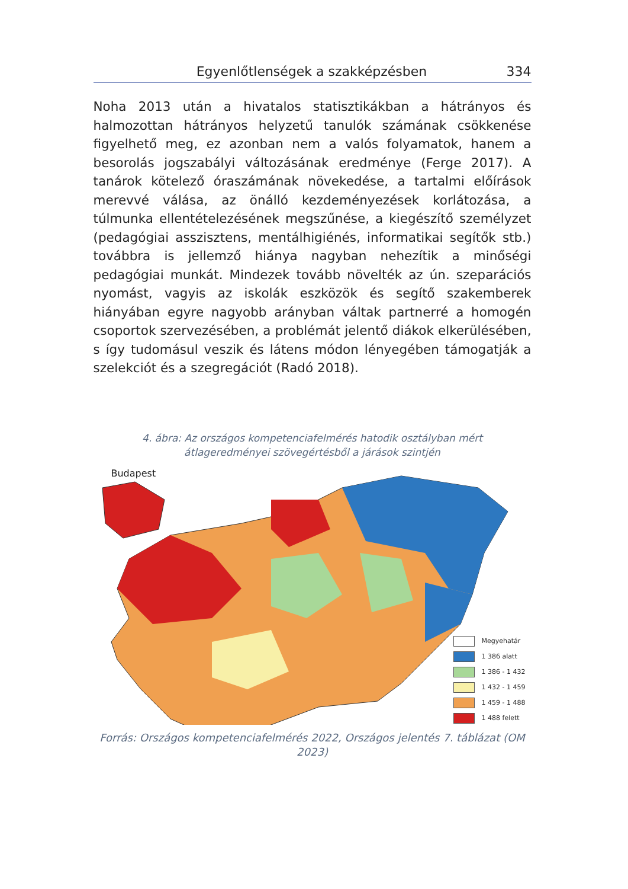Egyenlőtlenségek a szakképzésben 334
Noha 2013 után a hivatalos statisztikákban a hátrányos és halmozottan hátrányos helyzetű tanulók számának csökkenése figyelhető meg, ez azonban nem a valós folyamatok, hanem a besorolás jogszabályi változásának eredménye (Ferge 2017). A tanárok kötelező óraszámának növekedése, a tartalmi előírások merevvé válása, az önálló kezdeményezések korlátozása, a túlmunka ellentételezésének megszűnése, a kiegészítő személyzet (pedagógiai asszisztens, mentálhigiénés, informatikai segítők stb.) továbbra is jellemző hiánya nagyban nehezítik a minőségi pedagógiai munkát. Mindezek tovább növelték az ún. szeparációs nyomást, vagyis az iskolák eszközök és segítő szakemberek hiányában egyre nagyobb arányban váltak partnerré a homogén csoportok szervezésében, a problémát jelentő diákok elkerülésében, s így tudomásul veszik és látens módon lényegében támogatják a szelekciót és a szegregációt (Radó 2018).
4. ábra: Az országos kompetenciafelmérés hatodik osztályban mért
átlageredményei szövegértésből a járások szintjén
Budapest
Megyehatár
1 386 alatt
1 386 - 1 432
1 432 - 1 459
1 459 - 1 488
1 488 felett
Forrás: Országos kompetenciafelmérés 2022, Országos jelentés 7. táblázat (OM 2023)